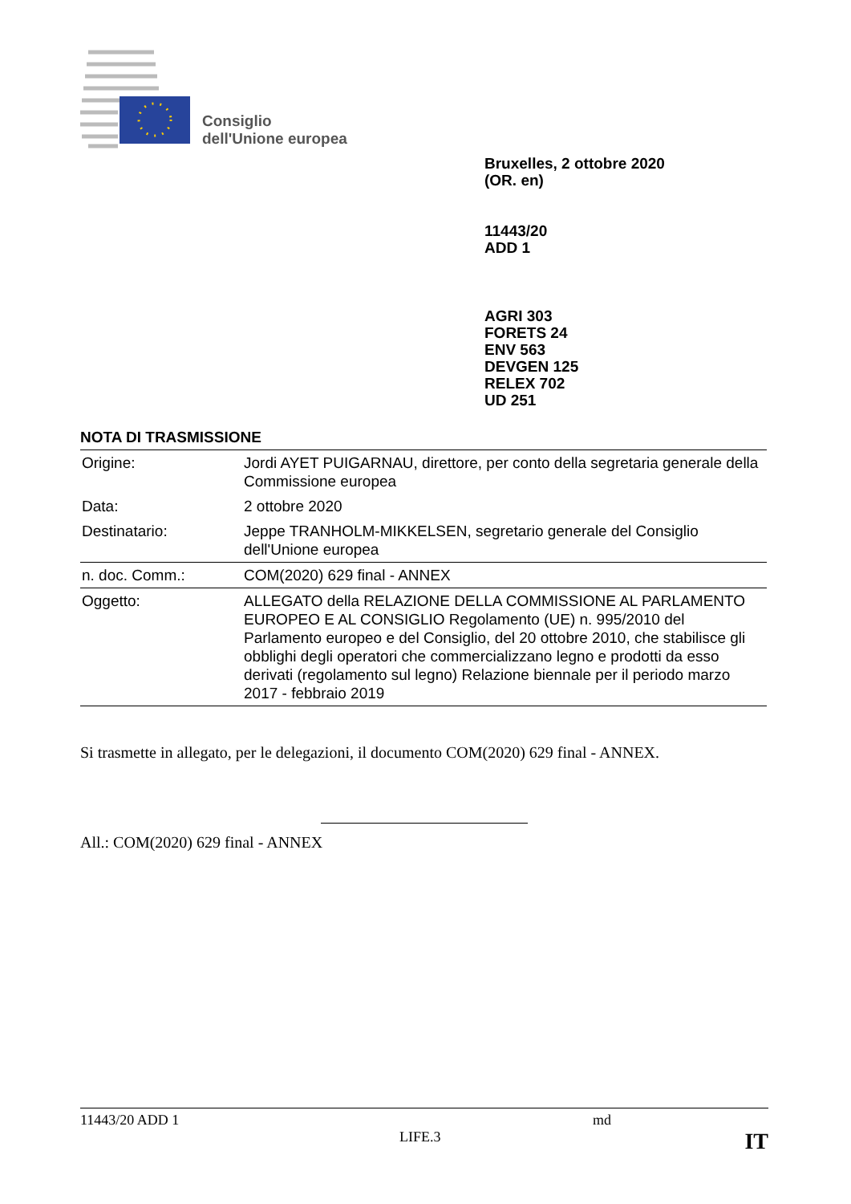Consiglio
dell'Unione europea
Bruxelles, 2 ottobre 2020
(OR. en)
11443/20
ADD 1
AGRI 303
FORETS 24
ENV 563
DEVGEN 125
RELEX 702
UD 251
NOTA DI TRASMISSIONE
| Origine: | Jordi AYET PUIGARNAU, direttore, per conto della segretaria generale della Commissione europea |
| Data: | 2 ottobre 2020 |
| Destinatario: | Jeppe TRANHOLM-MIKKELSEN, segretario generale del Consiglio dell'Unione europea |
| n. doc. Comm.: | COM(2020) 629 final - ANNEX |
| Oggetto: | ALLEGATO della RELAZIONE DELLA COMMISSIONE AL PARLAMENTO EUROPEO E AL CONSIGLIO Regolamento (UE) n. 995/2010 del Parlamento europeo e del Consiglio, del 20 ottobre 2010, che stabilisce gli obblighi degli operatori che commercializzano legno e prodotti da esso derivati (regolamento sul legno) Relazione biennale per il periodo marzo 2017 - febbraio 2019 |
Si trasmette in allegato, per le delegazioni, il documento COM(2020) 629 final - ANNEX.
All.: COM(2020) 629 final - ANNEX
11443/20 ADD 1 md
LIFE.3 IT